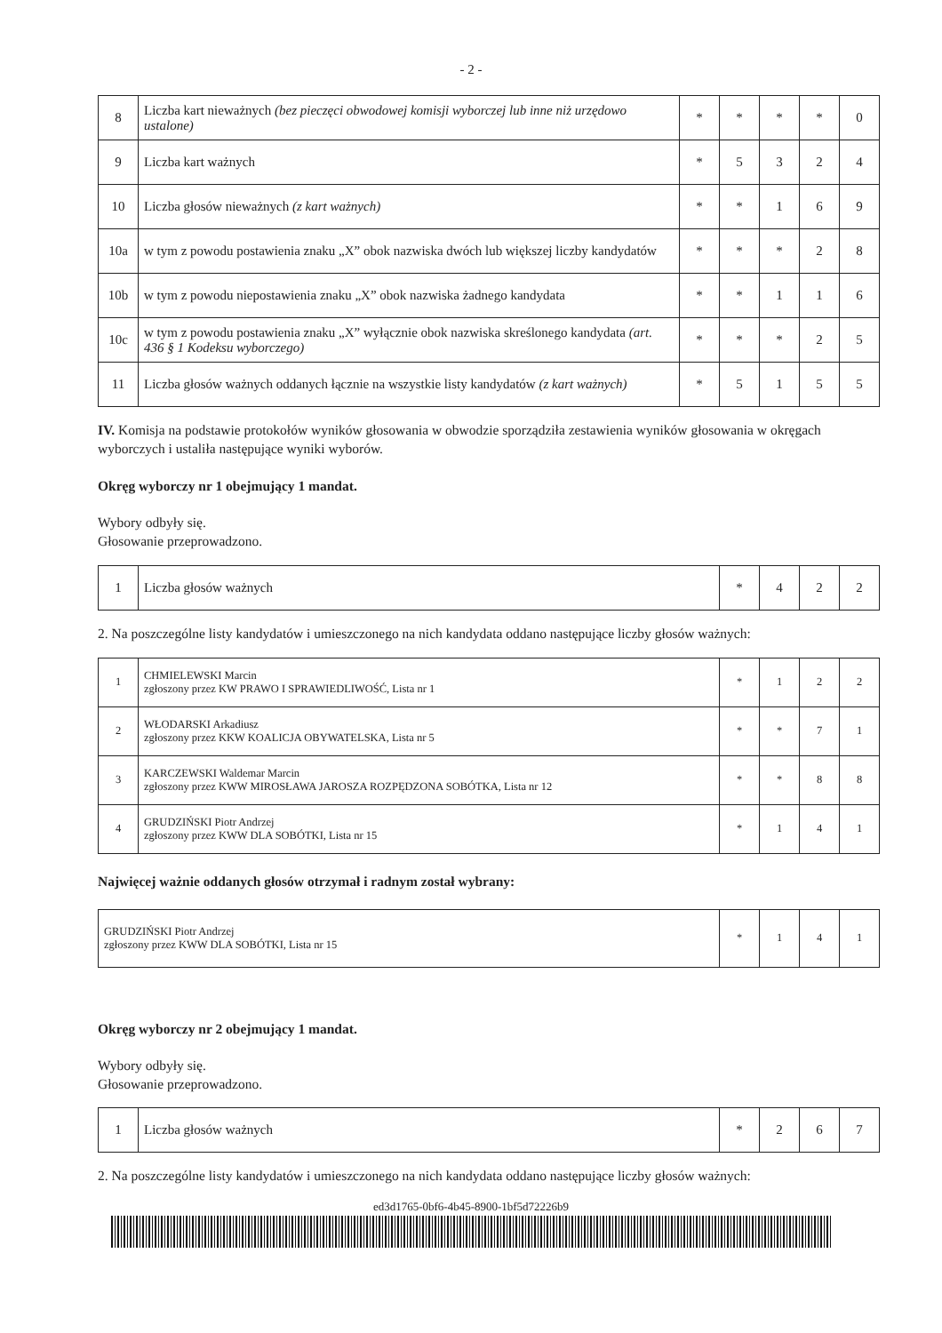- 2 -
| 8 | Liczba kart nieważnych (bez pieczęci obwodowej komisji wyborczej lub inne niż urzędowo ustalone) | * | * | * | * | 0 |
| 9 | Liczba kart ważnych | * | 5 | 3 | 2 | 4 |
| 10 | Liczba głosów nieważnych (z kart ważnych) | * | * | 1 | 6 | 9 |
| 10a | w tym z powodu postawienia znaku „X” obok nazwiska dwóch lub większej liczby kandydatów | * | * | * | 2 | 8 |
| 10b | w tym z powodu niepostawienia znaku „X” obok nazwiska żadnego kandydata | * | * | 1 | 1 | 6 |
| 10c | w tym z powodu postawienia znaku „X” wyłącznie obok nazwiska skreślonego kandydata (art. 436 § 1 Kodeksu wyborczego) | * | * | * | 2 | 5 |
| 11 | Liczba głosów ważnych oddanych łącznie na wszystkie listy kandydatów (z kart ważnych) | * | 5 | 1 | 5 | 5 |
IV. Komisja na podstawie protokołów wyników głosowania w obwodzie sporządziła zestawienia wyników głosowania w okręgach wyborczych i ustaliła następujące wyniki wyborów.
Okręg wyborczy nr 1 obejmujący 1 mandat.
Wybory odbyły się.
Głosowanie przeprowadzono.
| 1 | Liczba głosów ważnych | * | 4 | 2 | 2 |
2. Na poszczególne listy kandydatów i umieszczonego na nich kandydata oddano następujące liczby głosów ważnych:
| 1 | CHMIELEWSKI Marcin zgłoszony przez KW PRAWO I SPRAWIEDLIWOŚĆ, Lista nr 1 | * | 1 | 2 | 2 |
| 2 | WŁODARSKI Arkadiusz zgłoszony przez KKW KOALICJA OBYWATELSKA, Lista nr 5 | * | * | 7 | 1 |
| 3 | KARCZEWSKI Waldemar Marcin zgłoszony przez KWW MIROSŁAWA JAROSZA ROZPĘDZONA SOBÓTKA, Lista nr 12 | * | * | 8 | 8 |
| 4 | GRUDZIŃSKI Piotr Andrzej zgłoszony przez KWW DLA SOBÓTKI, Lista nr 15 | * | 1 | 4 | 1 |
Najwięcej ważnie oddanych głosów otrzymał i radnym został wybrany:
| GRUDZIŃSKI Piotr Andrzej zgłoszony przez KWW DLA SOBÓTKI, Lista nr 15 | * | 1 | 4 | 1 |
Okręg wyborczy nr 2 obejmujący 1 mandat.
Wybory odbyły się.
Głosowanie przeprowadzono.
| 1 | Liczba głosów ważnych | * | 2 | 6 | 7 |
2. Na poszczególne listy kandydatów i umieszczonego na nich kandydata oddano następujące liczby głosów ważnych:
ed3d1765-0bf6-4b45-8900-1bf5d72226b9